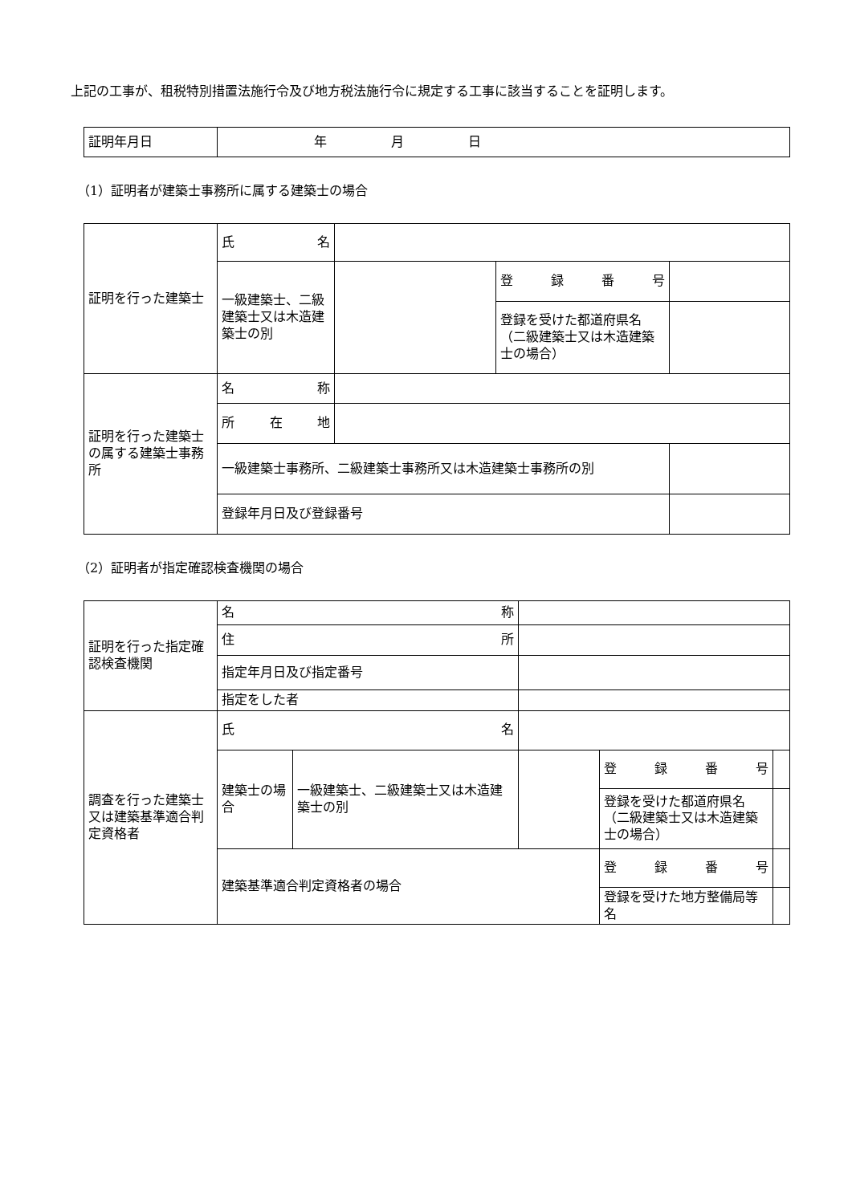上記の工事が、租税特別措置法施行令及び地方税法施行令に規定する工事に該当することを証明します。
| 証明年月日 | 年 月 日 |
（1）証明者が建築士事務所に属する建築士の場合
| 証明を行った建築士 | 氏 名 | | | | |
| | 一級建築士、二級建築士又は木造建築士の別 | | 登 録 番 号 | | |
| | | | 登録を受けた都道府県名（二級建築士又は木造建築士の場合） | | |
| 証明を行った建築士の属する建築士事務所 | 名 称 | | | | |
| | 所 在 地 | | | | |
| | 一級建築士事務所、二級建築士事務所又は木造建築士事務所の別 | | | | |
| | 登録年月日及び登録番号 | | | | |
（2）証明者が指定確認検査機関の場合
| 証明を行った指定確認検査機関 | 名 称 | | | | | |
| | 住 所 | | | | | |
| | 指定年月日及び指定番号 | | | | | |
| | 指定をした者 | | | | | |
| 調査を行った建築士又は建築基準適合判定資格者 | 氏 名 | | | | | |
| | 建築士の場合 | 一級建築士、二級建築士又は木造建築士の別 | | | 登 録 番 号 | |
| | | | | | 登録を受けた都道府県名（二級建築士又は木造建築士の場合） | |
| | 建築基準適合判定資格者の場合 | | | | 登 録 番 号 | |
| | | | | | 登録を受けた地方整備局等名 | |